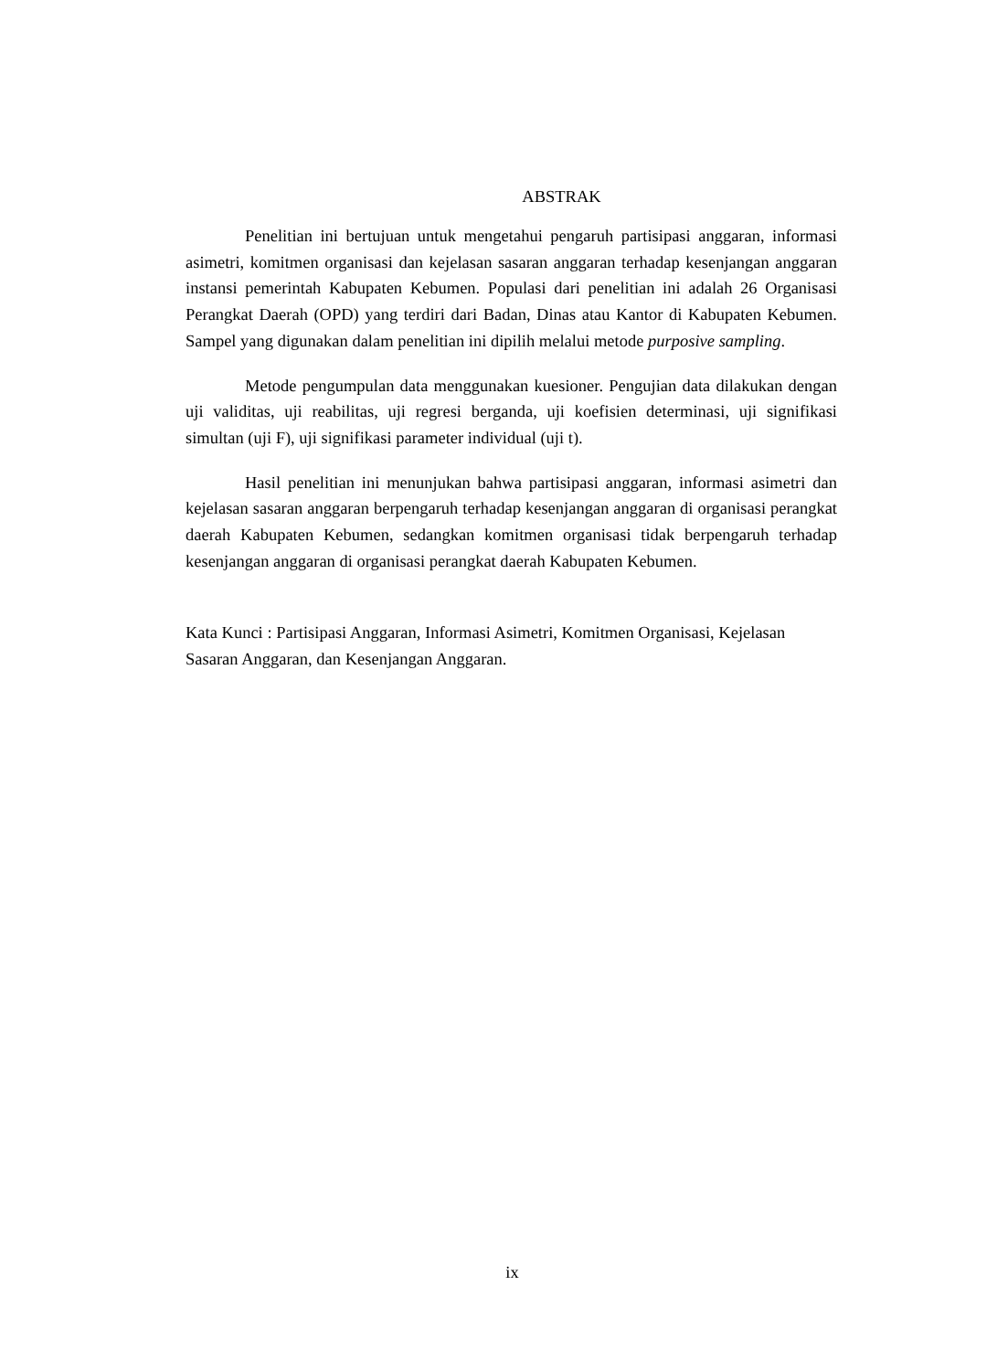ABSTRAK
Penelitian ini bertujuan untuk mengetahui pengaruh partisipasi anggaran, informasi asimetri, komitmen organisasi dan kejelasan sasaran anggaran terhadap kesenjangan anggaran instansi pemerintah Kabupaten Kebumen. Populasi dari penelitian ini adalah 26 Organisasi Perangkat Daerah (OPD) yang terdiri dari Badan, Dinas atau Kantor di Kabupaten Kebumen. Sampel yang digunakan dalam penelitian ini dipilih melalui metode purposive sampling.
Metode pengumpulan data menggunakan kuesioner. Pengujian data dilakukan dengan uji validitas, uji reabilitas, uji regresi berganda, uji koefisien determinasi, uji signifikasi simultan (uji F), uji signifikasi parameter individual (uji t).
Hasil penelitian ini menunjukan bahwa partisipasi anggaran, informasi asimetri dan kejelasan sasaran anggaran berpengaruh terhadap kesenjangan anggaran di organisasi perangkat daerah Kabupaten Kebumen, sedangkan komitmen organisasi tidak berpengaruh terhadap kesenjangan anggaran di organisasi perangkat daerah Kabupaten Kebumen.
Kata Kunci : Partisipasi Anggaran, Informasi Asimetri, Komitmen Organisasi, Kejelasan Sasaran Anggaran, dan Kesenjangan Anggaran.
ix